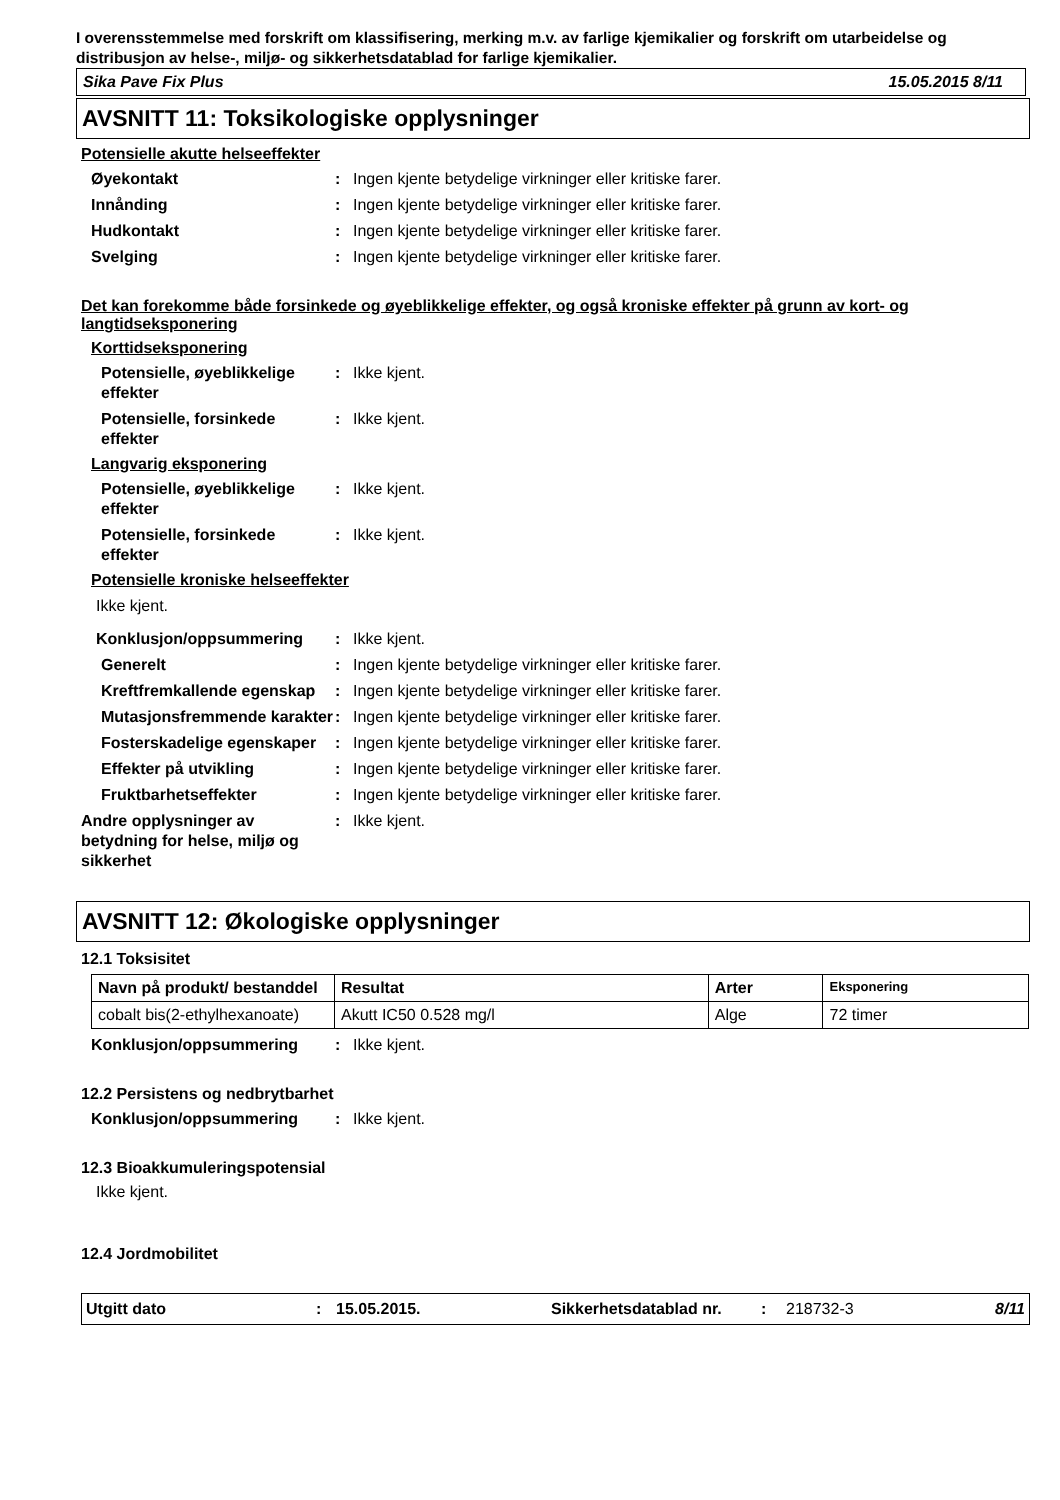I overensstemmelse med forskrift om klassifisering, merking m.v. av farlige kjemikalier og forskrift om utarbeidelse og distribusjon av helse-, miljø- og sikkerhetsdatablad for farlige kjemikalier.
Sika Pave Fix Plus 15.05.2015 8/11
AVSNITT 11: Toksikologiske opplysninger
Potensielle akutte helseeffekter
Øyekontakt: Ingen kjente betydelige virkninger eller kritiske farer.
Innånding: Ingen kjente betydelige virkninger eller kritiske farer.
Hudkontakt: Ingen kjente betydelige virkninger eller kritiske farer.
Svelging: Ingen kjente betydelige virkninger eller kritiske farer.
Det kan forekomme både forsinkede og øyeblikkelige effekter, og også kroniske effekter på grunn av kort- og langtidseksponering
Korttidseksponering
Potensielle, øyeblikkelige effekter: Ikke kjent.
Potensielle, forsinkede effekter: Ikke kjent.
Langvarig eksponering
Potensielle, øyeblikkelige effekter: Ikke kjent.
Potensielle, forsinkede effekter: Ikke kjent.
Potensielle kroniske helseeffekter
Ikke kjent.
Konklusjon/oppsummering: Ikke kjent.
Generelt: Ingen kjente betydelige virkninger eller kritiske farer.
Kreftfremkallende egenskap: Ingen kjente betydelige virkninger eller kritiske farer.
Mutasjonsfremmende karakter: Ingen kjente betydelige virkninger eller kritiske farer.
Fosterskadelige egenskaper: Ingen kjente betydelige virkninger eller kritiske farer.
Effekter på utvikling: Ingen kjente betydelige virkninger eller kritiske farer.
Fruktbarhetseffekter: Ingen kjente betydelige virkninger eller kritiske farer.
Andre opplysninger av betydning for helse, miljø og sikkerhet: Ikke kjent.
AVSNITT 12: Økologiske opplysninger
12.1 Toksisitet
| Navn på produkt/ bestanddel | Resultat | Arter | Eksponering |
| --- | --- | --- | --- |
| cobalt bis(2-ethylhexanoate) | Akutt IC50 0.528 mg/l | Alge | 72 timer |
Konklusjon/oppsummering: Ikke kjent.
12.2 Persistens og nedbrytbarhet
Konklusjon/oppsummering: Ikke kjent.
12.3 Bioakkumuleringspotensial
Ikke kjent.
12.4 Jordmobilitet
Utgitt dato: 15.05.2015. Sikkerhetsdatablad nr.: 218732-3 8/11